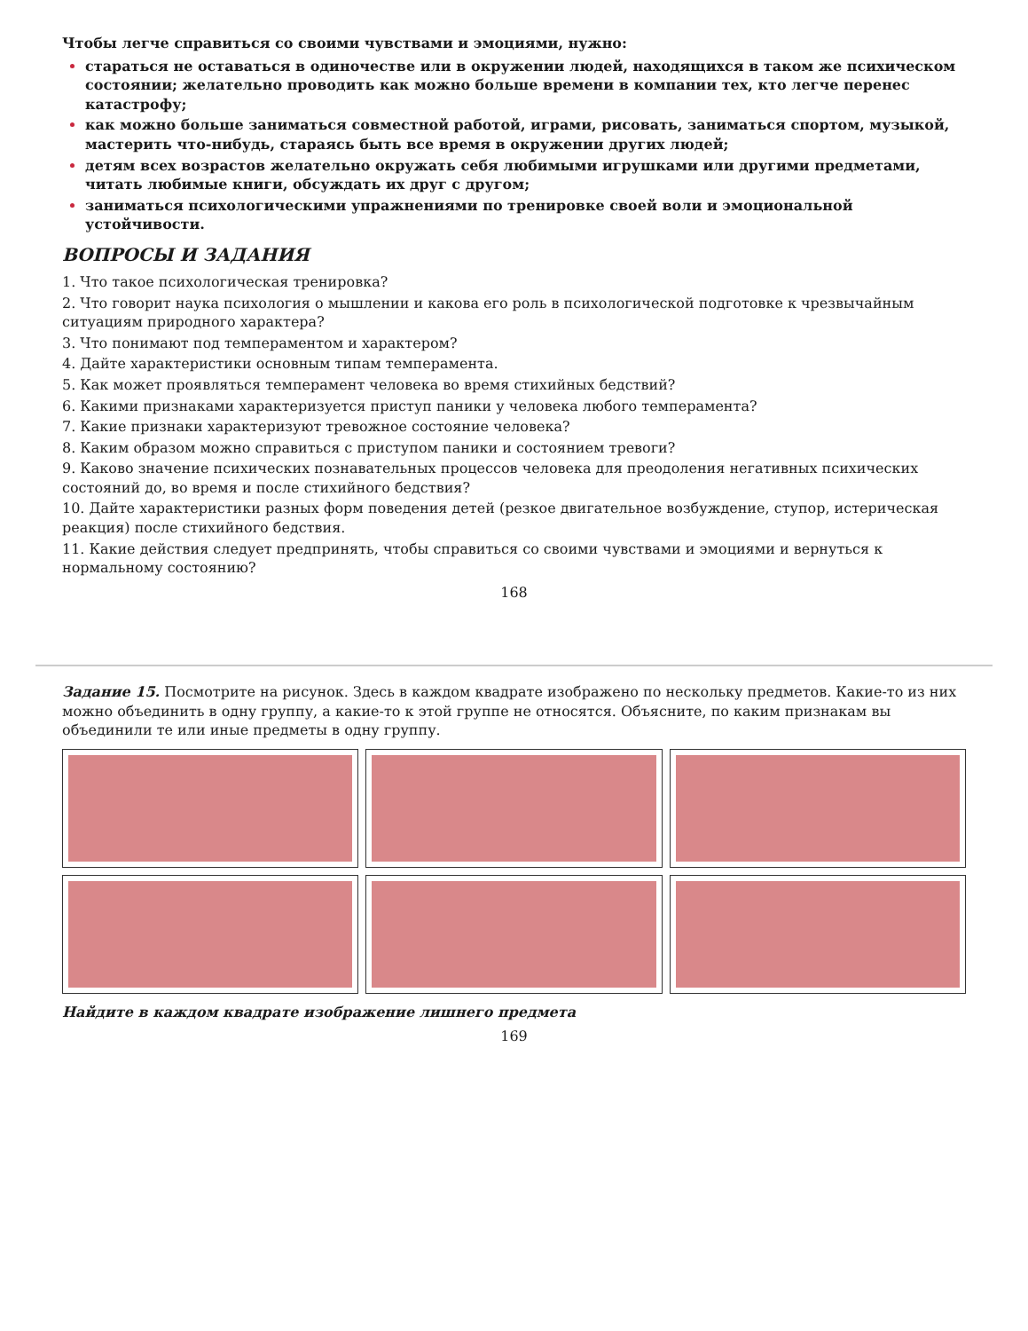Чтобы легче справиться со своими чувствами и эмоциями, нужно:
стараться не оставаться в одиночестве или в окружении людей, находящихся в таком же психическом состоянии; желательно проводить как можно больше времени в компании тех, кто легче перенес катастрофу;
как можно больше заниматься совместной работой, играми, рисовать, заниматься спортом, музыкой, мастерить что-нибудь, стараясь быть все время в окружении других людей;
детям всех возрастов желательно окружать себя любимыми игрушками или другими предметами, читать любимые книги, обсуждать их друг с другом;
заниматься психологическими упражнениями по тренировке своей воли и эмоциональной устойчивости.
ВОПРОСЫ И ЗАДАНИЯ
1. Что такое психологическая тренировка?
2. Что говорит наука психология о мышлении и какова его роль в психологической подготовке к чрезвычайным ситуациям природного характера?
3. Что понимают под темпераментом и характером?
4. Дайте характеристики основным типам темперамента.
5. Как может проявляться темперамент человека во время стихийных бедствий?
6. Какими признаками характеризуется приступ паники у человека любого темперамента?
7. Какие признаки характеризуют тревожное состояние человека?
8. Каким образом можно справиться с приступом паники и состоянием тревоги?
9. Каково значение психических познавательных процессов человека для преодоления негативных психических состояний до, во время и после стихийного бедствия?
10. Дайте характеристики разных форм поведения детей (резкое двигательное возбуждение, ступор, истерическая реакция) после стихийного бедствия.
11. Какие действия следует предпринять, чтобы справиться со своими чувствами и эмоциями и вернуться к нормальному состоянию?
168
Задание 15. Посмотрите на рисунок. Здесь в каждом квадрате изображено по нескольку предметов. Какие-то из них можно объединить в одну группу, а какие-то к этой группе не относятся. Объясните, по каким признакам вы объединили те или иные предметы в одну группу.
Найдите в каждом квадрате изображение лишнего предмета
169